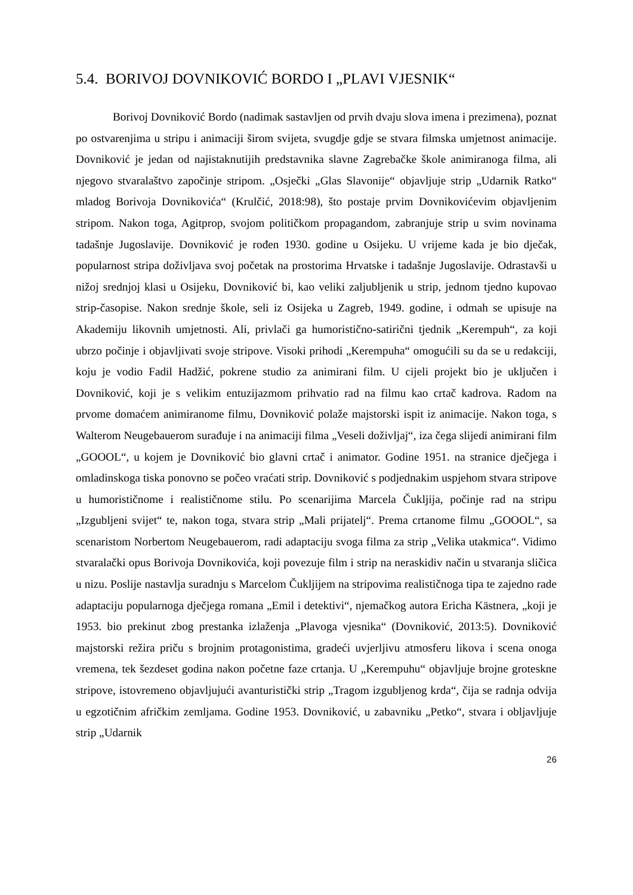5.4. BORIVOJ DOVNIKOVIĆ BORDO I „PLAVI VJESNIK“
Borivoj Dovniković Bordo (nadimak sastavljen od prvih dvaju slova imena i prezimena), poznat po ostvarenjima u stripu i animaciji širom svijeta, svugdje gdje se stvara filmska umjetnost animacije. Dovniković je jedan od najistaknutijih predstavnika slavne Zagrebačke škole animiranoga filma, ali njegovo stvaralaštvo započinje stripom. „Osječki „Glas Slavonije“ objavljuje strip „Udarnik Ratko“ mladog Borivoja Dovnikovića“ (Krulčić, 2018:98), što postaje prvim Dovnikovićevim objavljenim stripom. Nakon toga, Agitprop, svojom političkom propagandom, zabranjuje strip u svim novinama tadašnje Jugoslavije. Dovniković je rođen 1930. godine u Osijeku. U vrijeme kada je bio dječak, popularnost stripa doživljava svoj početak na prostorima Hrvatske i tadašnje Jugoslavije. Odrastavši u nižoj srednjoj klasi u Osijeku, Dovniković bi, kao veliki zaljubljenik u strip, jednom tjedno kupovao strip-časopise. Nakon srednje škole, seli iz Osijeka u Zagreb, 1949. godine, i odmah se upisuje na Akademiju likovnih umjetnosti. Ali, privlači ga humoristično-satirični tjednik „Kerempuh“, za koji ubrzo počinje i objavljivati svoje stripove. Visoki prihodi „Kerempuha“ omogućili su da se u redakciji, koju je vodio Fadil Hadžić, pokrene studio za animirani film. U cijeli projekt bio je uključen i Dovniković, koji je s velikim entuzijazmom prihvatio rad na filmu kao crtač kadrova. Radom na prvome domaćem animiranome filmu, Dovniković polaže majstorski ispit iz animacije. Nakon toga, s Walterom Neugebauerom surađuje i na animaciji filma „Veseli doživljaj“, iza čega slijedi animirani film „GOOOL“, u kojem je Dovniković bio glavni crtač i animator. Godine 1951. na stranice dječjega i omladinskoga tiska ponovno se počeo vraćati strip. Dovniković s podjednakim uspjehom stvara stripove u humorističnome i realističnome stilu. Po scenarijima Marcela Čukljija, počinje rad na stripu „Izgubljeni svijet“ te, nakon toga, stvara strip „Mali prijatelj“. Prema crtanome filmu „GOOOL“, sa scenaristom Norbertom Neugebauerom, radi adaptaciju svoga filma za strip „Velika utakmica“. Vidimo stvaralački opus Borivoja Dovnikovića, koji povezuje film i strip na neraskidiv način u stvaranja sličica u nizu. Poslije nastavlja suradnju s Marcelom Čukljijem na stripovima realističnoga tipa te zajedno rade adaptaciju popularnoga dječjega romana „Emil i detektivi“, njemačkog autora Ericha Kästnera, „koji je 1953. bio prekinut zbog prestanka izlaženja „Plavoga vjesnika“ (Dovniković, 2013:5). Dovniković majstorski režira priču s brojnim protagonistima, gradeći uvjerljivu atmosferu likova i scena onoga vremena, tek šezdeset godina nakon početne faze crtanja. U „Kerempuhu“ objavljuje brojne groteskne stripove, istovremeno objavljujući avanturistički strip „Tragom izgubljenog krda“, čija se radnja odvija u egzotičnim afričkim zemljama. Godine 1953. Dovniković, u zabavniku „Petko“, stvara i obljavljuje strip „Udarnik
26